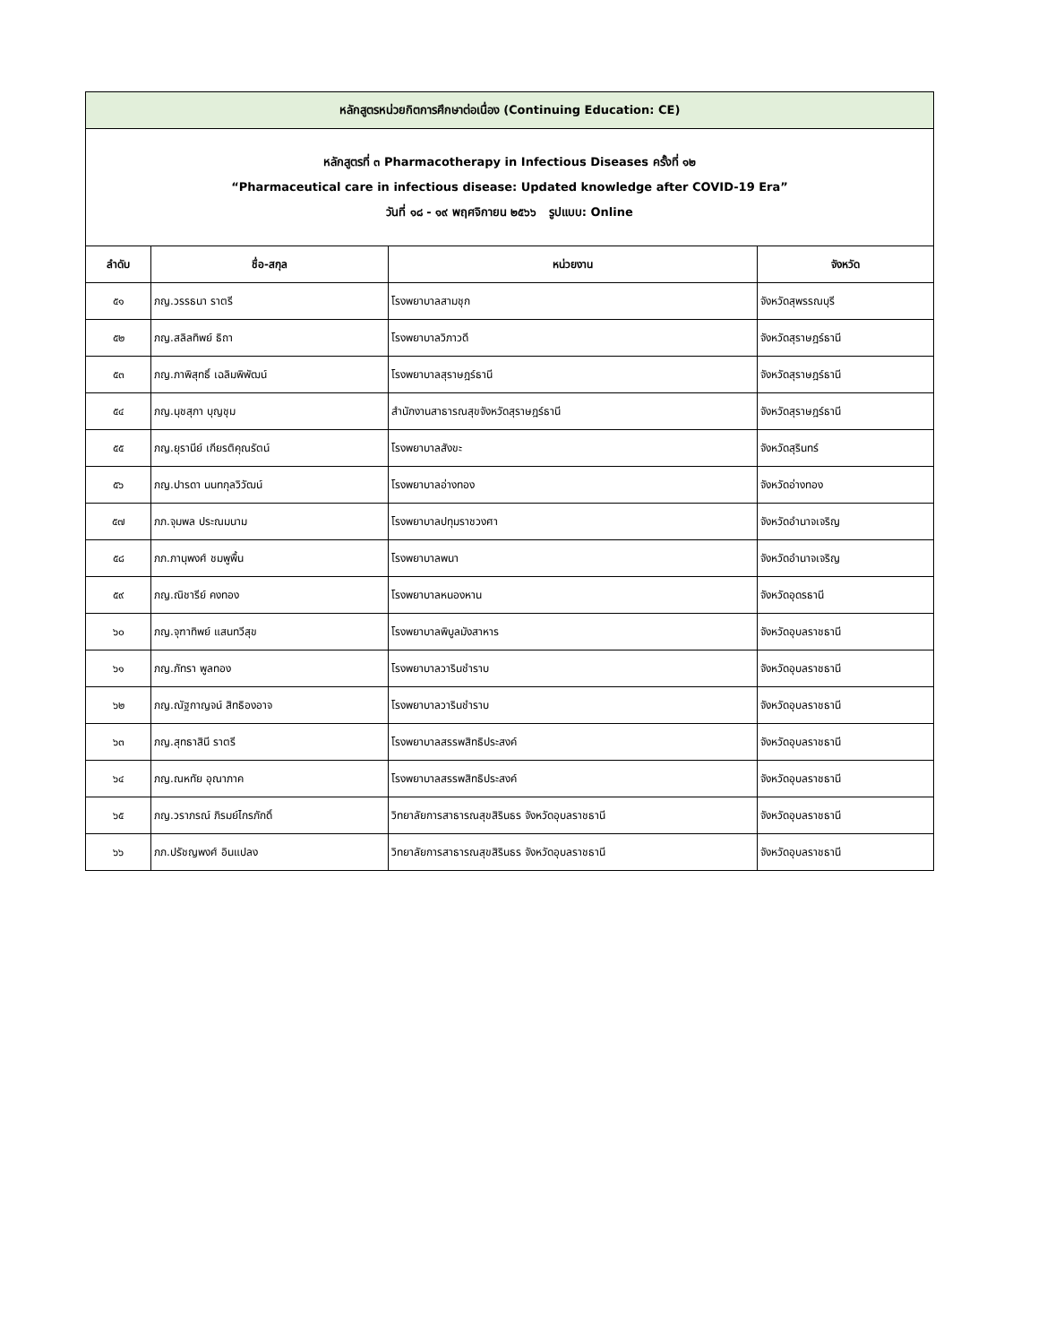| หลักสูตรหน่วยกิตการศึกษาต่อเนื่อง (Continuing Education: CE) | | | |
| หลักสูตรที่ ๓ Pharmacotherapy in Infectious Diseases ครั้งที่ ๑๒ “Pharmaceutical care in infectious disease: Updated knowledge after COVID-19 Era” วันที่ ๑๘ - ๑๙ พฤศจิกายน ๒๕๖๖ รูปแบบ: Online | | | |
| ลำดับ | ชื่อ-สกุล | หน่วยงาน | จังหวัด |
| ๕๑ | ภญ.วรรธนา ราตรี | โรงพยาบาลสามชุก | จังหวัดสุพรรณบุรี |
| ๕๒ | ภญ.สลิลทิพย์ ธิถา | โรงพยาบาลวิภาวดี | จังหวัดสุราษฎร์ธานี |
| ๕๓ | ภญ.ภาพิสุทธิ์ เฉลิมพิพัฒน์ | โรงพยาบาลสุราษฎร์ธานี | จังหวัดสุราษฎร์ธานี |
| ๕๔ | ภญ.นุชสุภา บุญชุม | สำนักงานสาธารณสุขจังหวัดสุราษฎร์ธานี | จังหวัดสุราษฎร์ธานี |
| ๕๕ | ภญ.ยุรานีย์ เกียรติคุณรัตน์ | โรงพยาบาลสังขะ | จังหวัดสุรินทร์ |
| ๕๖ | ภญ.ปารดา นนทกุลวิวัฒน์ | โรงพยาบาลอ่างทอง | จังหวัดอ่างทอง |
| ๕๗ | ภภ.จุมพล ประณมนาม | โรงพยาบาลปทุมราชวงศา | จังหวัดอำนาจเจริญ |
| ๕๘ | ภภ.ภานุพงศ์ ชมพูพื้น | โรงพยาบาลพนา | จังหวัดอำนาจเจริญ |
| ๕๙ | ภญ.ณิชารีย์ คงทอง | โรงพยาบาลหนองหาน | จังหวัดอุดรธานี |
| ๖๐ | ภญ.จุฑาทิพย์ แสนทวีสุข | โรงพยาบาลพิบูลมังสาหาร | จังหวัดอุบลราชธานี |
| ๖๑ | ภญ.ภัทรา พูลทอง | โรงพยาบาลวารินชำราบ | จังหวัดอุบลราชธานี |
| ๖๒ | ภญ.ณัฐกาญจน์ สิทธิองอาจ | โรงพยาบาลวารินชำราบ | จังหวัดอุบลราชธานี |
| ๖๓ | ภญ.สุทธาสินี ราตรี | โรงพยาบาลสรรพสิทธิประสงค์ | จังหวัดอุบลราชธานี |
| ๖๔ | ภญ.ณหทัย อุณาภาค | โรงพยาบาลสรรพสิทธิประสงค์ | จังหวัดอุบลราชธานี |
| ๖๕ | ภญ.วราภรณ์ ภิรมย์ไกรภักดิ์ | วิทยาลัยการสาธารณสุขสิรินธร จังหวัดอุบลราชธานี | จังหวัดอุบลราชธานี |
| ๖๖ | ภภ.ปรัชญพงศ์ อินแปลง | วิทยาลัยการสาธารณสุขสิรินธร จังหวัดอุบลราชธานี | จังหวัดอุบลราชธานี |